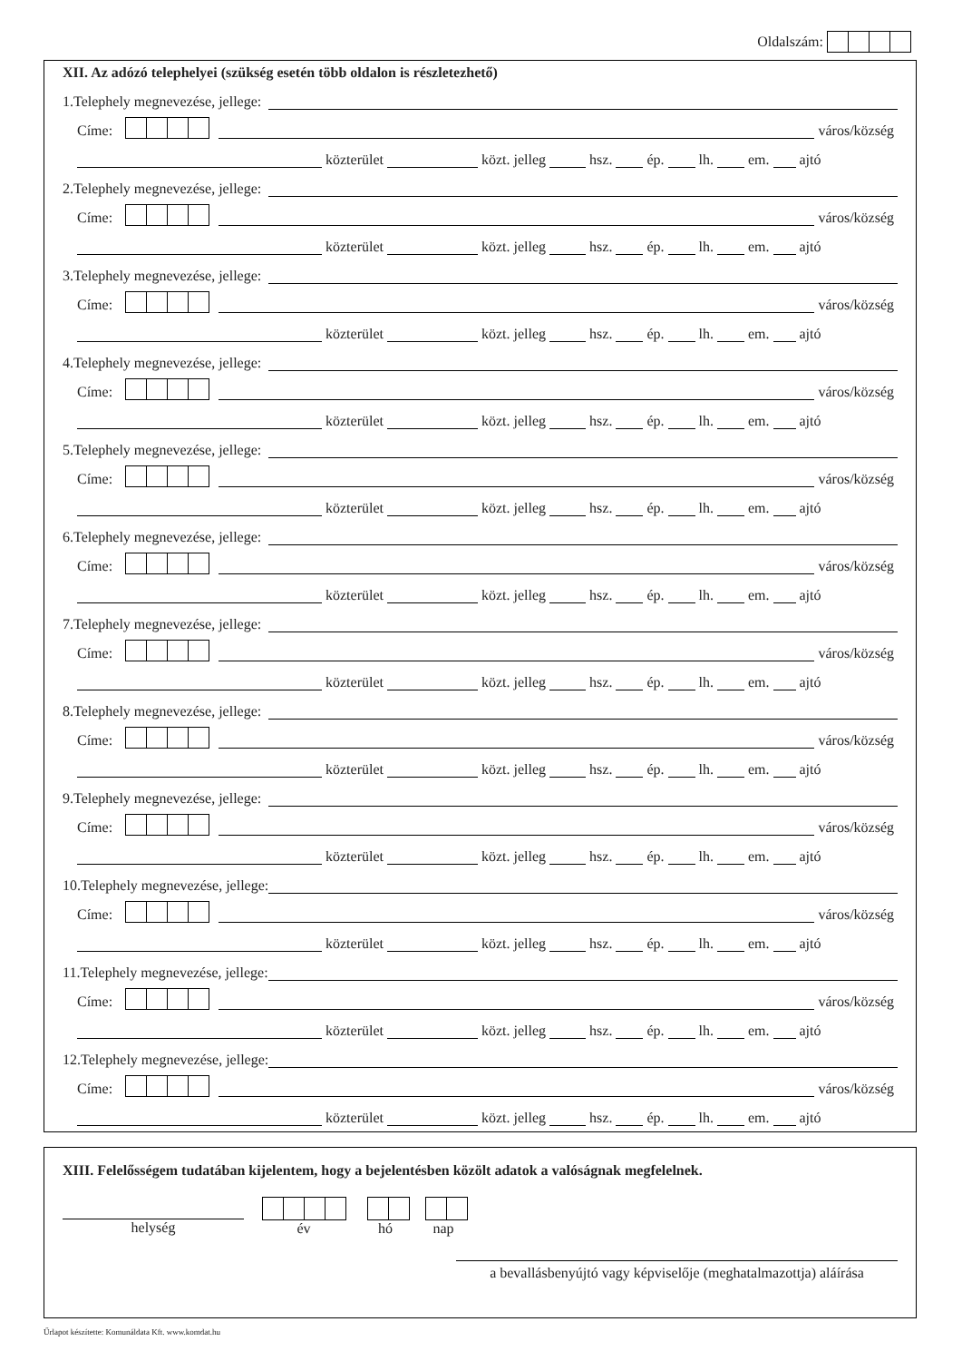Oldalszám:
XII. Az adózó telephelyei (szükség esetén több oldalon is részletezhető)
1.Telephely megnevezése, jellege:
Címe: város/község
közterület közt. jelleg hsz. ép. lh. em. ajtó
2.Telephely megnevezése, jellege:
Címe: város/község
közterület közt. jelleg hsz. ép. lh. em. ajtó
3.Telephely megnevezése, jellege:
Címe: város/község
közterület közt. jelleg hsz. ép. lh. em. ajtó
4.Telephely megnevezése, jellege:
Címe: város/község
közterület közt. jelleg hsz. ép. lh. em. ajtó
5.Telephely megnevezése, jellege:
Címe: város/község
közterület közt. jelleg hsz. ép. lh. em. ajtó
6.Telephely megnevezése, jellege:
Címe: város/község
közterület közt. jelleg hsz. ép. lh. em. ajtó
7.Telephely megnevezése, jellege:
Címe: város/község
közterület közt. jelleg hsz. ép. lh. em. ajtó
8.Telephely megnevezése, jellege:
Címe: város/község
közterület közt. jelleg hsz. ép. lh. em. ajtó
9.Telephely megnevezése, jellege:
Címe: város/község
közterület közt. jelleg hsz. ép. lh. em. ajtó
10.Telephely megnevezése, jellege:
Címe: város/község
közterület közt. jelleg hsz. ép. lh. em. ajtó
11.Telephely megnevezése, jellege:
Címe: város/község
közterület közt. jelleg hsz. ép. lh. em. ajtó
12.Telephely megnevezése, jellege:
Címe: város/község
közterület közt. jelleg hsz. ép. lh. em. ajtó
XIII. Felelősségem tudatában kijelentem, hogy a bejelentésben közölt adatok a valóságnak megfelelnek.
helység
év
hó
nap
a bevallásbenyújtó vagy képviselője (meghatalmazottja) aláírása
Űrlapot készítette: Komunáldata Kft. www.komdat.hu